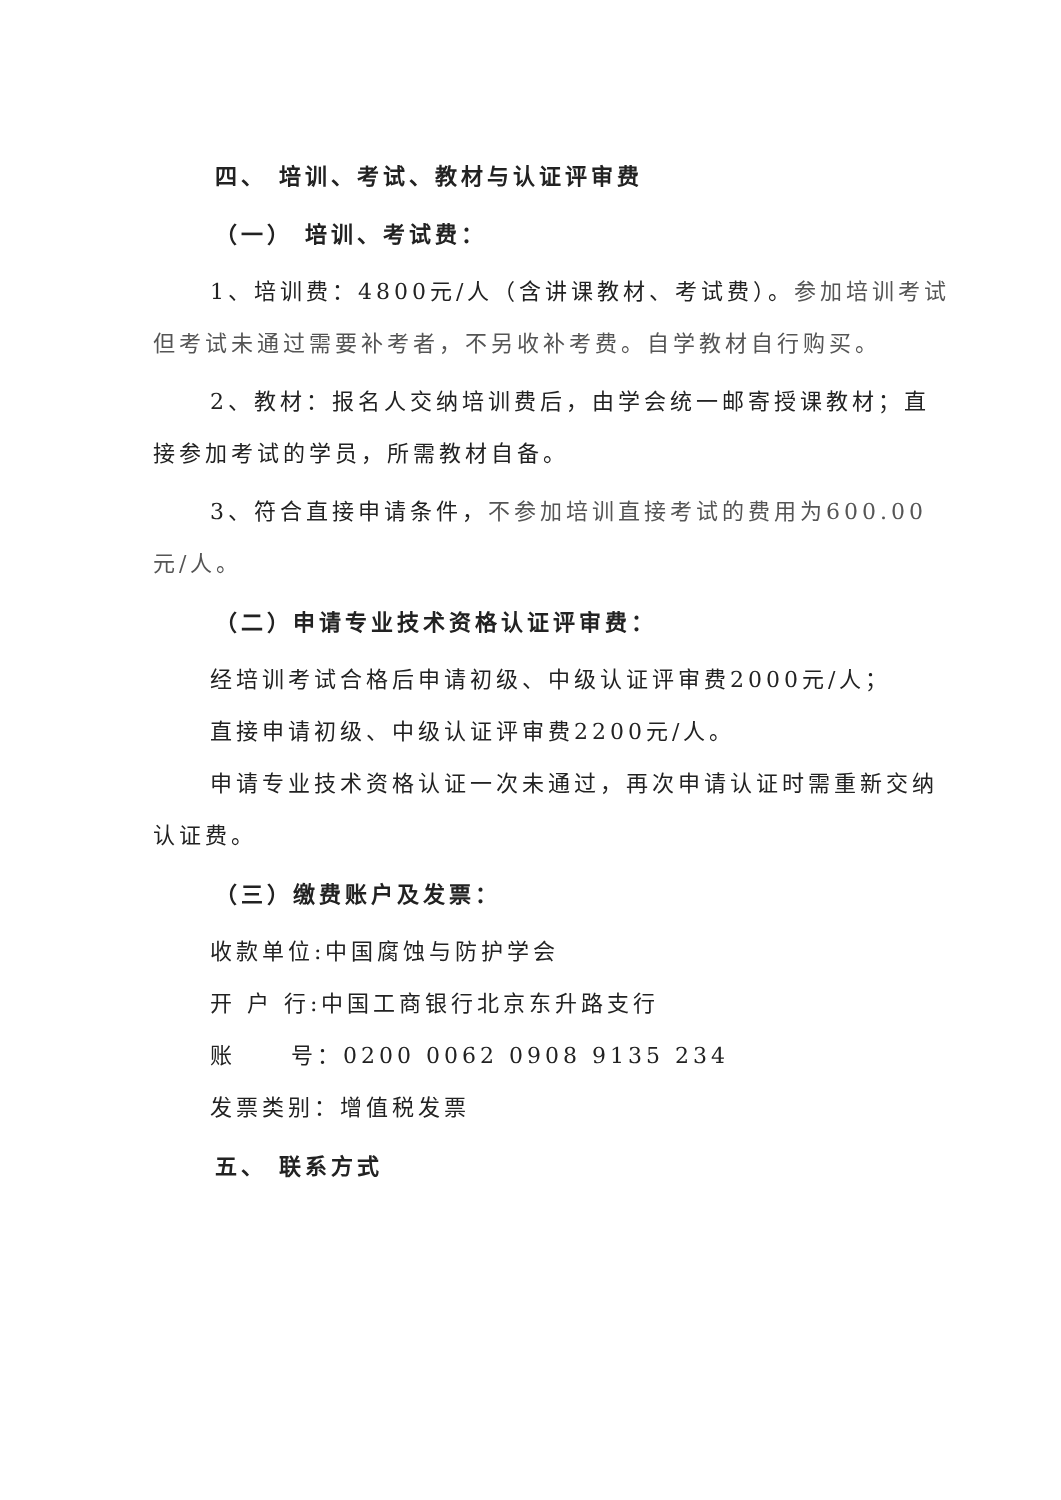四、 培训、考试、教材与认证评审费
（一） 培训、考试费：
1、培训费：4800元/人（含讲课教材、考试费）。参加培训考试但考试未通过需要补考者，不另收补考费。自学教材自行购买。
2、教材：报名人交纳培训费后，由学会统一邮寄授课教材；直接参加考试的学员，所需教材自备。
3、符合直接申请条件，不参加培训直接考试的费用为600.00元/人。
（二）申请专业技术资格认证评审费：
经培训考试合格后申请初级、中级认证评审费2000元/人；
直接申请初级、中级认证评审费2200元/人。
申请专业技术资格认证一次未通过，再次申请认证时需重新交纳认证费。
（三）缴费账户及发票：
收款单位:中国腐蚀与防护学会
开 户 行:中国工商银行北京东升路支行
账 号：0200 0062 0908 9135 234
发票类别：增值税发票
五、 联系方式